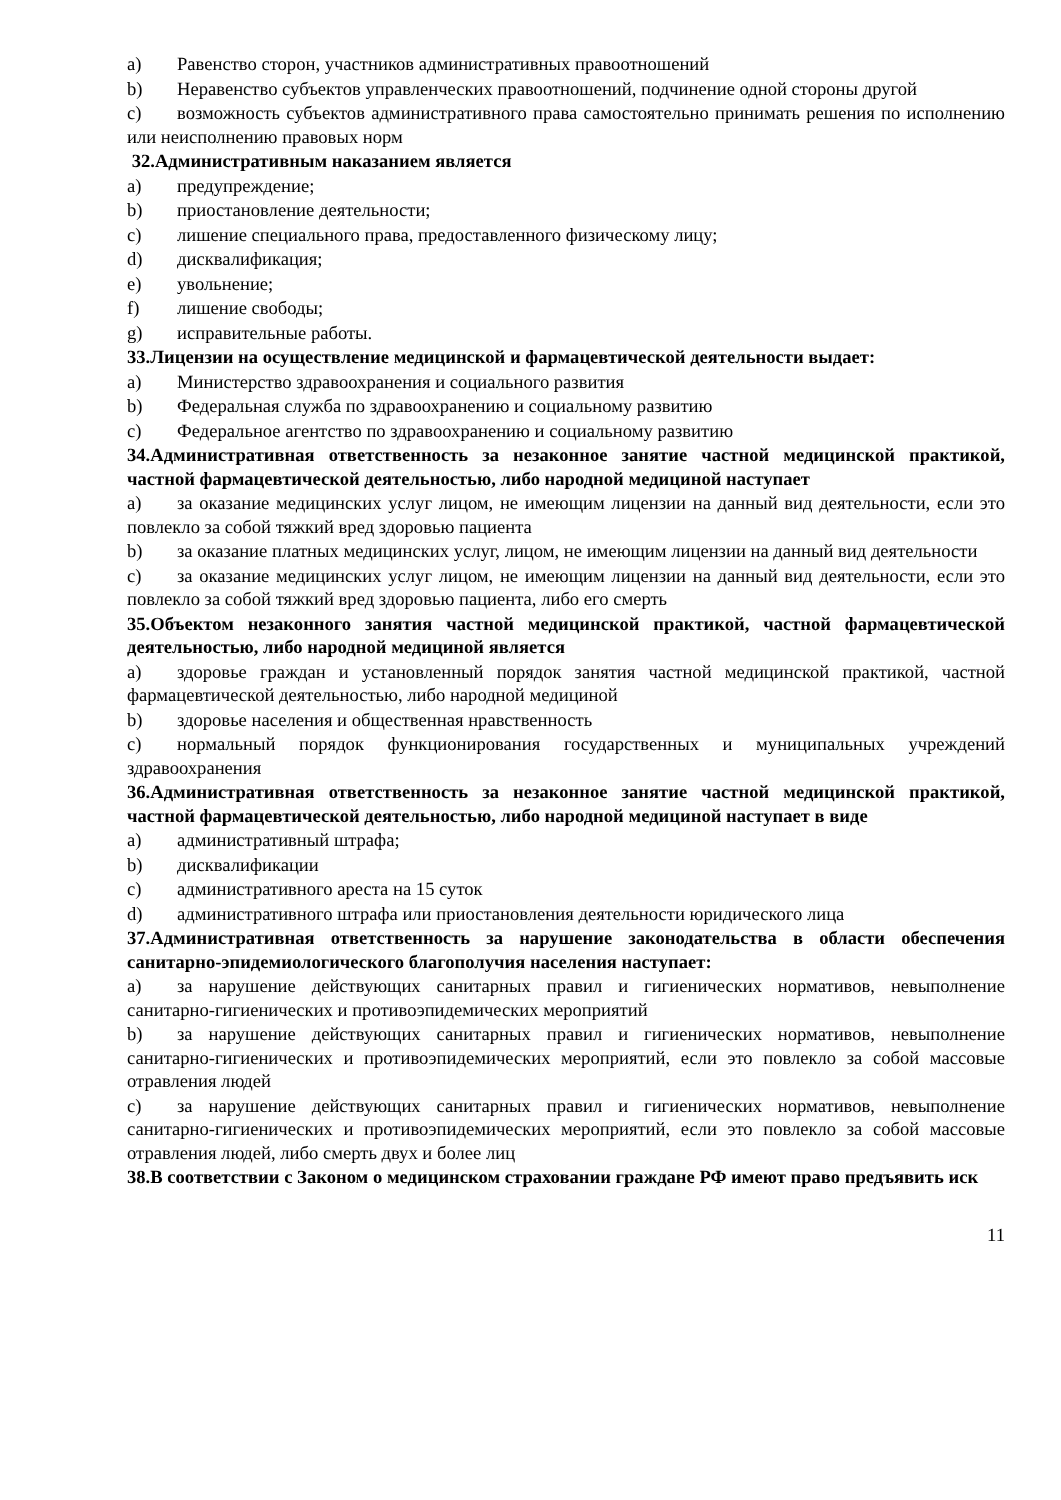a) Равенство сторон, участников административных правоотношений
b) Неравенство субъектов управленческих правоотношений, подчинение одной стороны другой
c) возможность субъектов административного права самостоятельно принимать решения по исполнению или неисполнению правовых норм
32.Административным наказанием является
a) предупреждение;
b) приостановление деятельности;
c) лишение специального права, предоставленного физическому лицу;
d) дисквалификация;
e) увольнение;
f) лишение свободы;
g) исправительные работы.
33.Лицензии на осуществление медицинской и фармацевтической деятельности выдает:
a) Министерство здравоохранения и социального развития
b) Федеральная служба по здравоохранению и социальному развитию
c) Федеральное агентство по здравоохранению и социальному развитию
34.Административная ответственность за незаконное занятие частной медицинской практикой, частной фармацевтической деятельностью, либо народной медициной наступает
a) за оказание медицинских услуг лицом, не имеющим лицензии на данный вид деятельности, если это повлекло за собой тяжкий вред здоровью пациента
b) за оказание платных медицинских услуг, лицом, не имеющим лицензии на данный вид деятельности
c) за оказание медицинских услуг лицом, не имеющим лицензии на данный вид деятельности, если это повлекло за собой тяжкий вред здоровью пациента, либо его смерть
35.Объектом незаконного занятия частной медицинской практикой, частной фармацевтической деятельностью, либо народной медициной является
a) здоровье граждан и установленный порядок занятия частной медицинской практикой, частной фармацевтической деятельностью, либо народной медициной
b) здоровье населения и общественная нравственность
c) нормальный порядок функционирования государственных и муниципальных учреждений здравоохранения
36.Административная ответственность за незаконное занятие частной медицинской практикой, частной фармацевтической деятельностью, либо народной медициной наступает в виде
a) административный штрафа;
b) дисквалификации
c) административного ареста на 15 суток
d) административного штрафа или приостановления деятельности юридического лица
37.Административная ответственность за нарушение законодательства в области обеспечения санитарно-эпидемиологического благополучия населения наступает:
a) за нарушение действующих санитарных правил и гигиенических нормативов, невыполнение санитарно-гигиенических и противоэпидемических мероприятий
b) за нарушение действующих санитарных правил и гигиенических нормативов, невыполнение санитарно-гигиенических и противоэпидемических мероприятий, если это повлекло за собой массовые отравления людей
c) за нарушение действующих санитарных правил и гигиенических нормативов, невыполнение санитарно-гигиенических и противоэпидемических мероприятий, если это повлекло за собой массовые отравления людей, либо смерть двух и более лиц
38.В соответствии с Законом о медицинском страховании граждане РФ имеют право предъявить иск
11